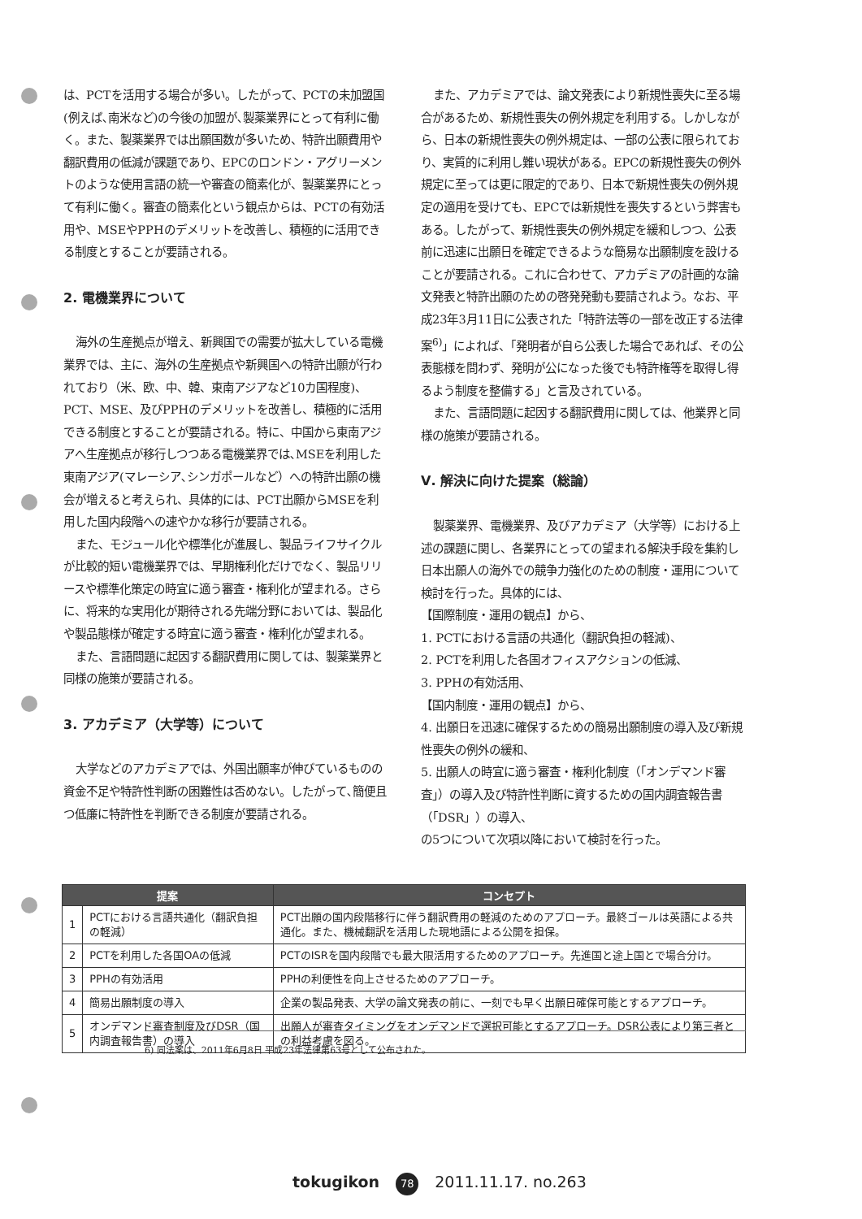は、PCTを活用する場合が多い。したがって、PCTの未加盟国(例えば､南米など)の今後の加盟が､製薬業界にとって有利に働く。また、製薬業界では出願国数が多いため、特許出願費用や翻訳費用の低減が課題であり、EPCのロンドン・アグリーメントのような使用言語の統一や審査の簡素化が、製薬業界にとって有利に働く。審査の簡素化という観点からは、PCTの有効活用や、MSEやPPHのデメリットを改善し、積極的に活用できる制度とすることが要請される。
2. 電機業界について
海外の生産拠点が増え、新興国での需要が拡大している電機業界では、主に、海外の生産拠点や新興国への特許出願が行われており（米、欧、中、韓、東南アジアなど10カ国程度)、PCT、MSE、及びPPHのデメリットを改善し、積極的に活用できる制度とすることが要請される。特に、中国から東南アジアへ生産拠点が移行しつつある電機業界では､MSEを利用した東南アジア(マレーシア､シンガポールなど）への特許出願の機会が増えると考えられ、具体的には、PCT出願からMSEを利用した国内段階への速やかな移行が要請される。
また、モジュール化や標準化が進展し、製品ライフサイクルが比較的短い電機業界では、早期権利化だけでなく、製品リリースや標準化策定の時宜に適う審査・権利化が望まれる。さらに、将来的な実用化が期待される先端分野においては、製品化や製品態様が確定する時宜に適う審査・権利化が望まれる。
また、言語問題に起因する翻訳費用に関しては、製薬業界と同様の施策が要請される。
3. アカデミア（大学等）について
大学などのアカデミアでは、外国出願率が伸びているものの資金不足や特許性判断の困難性は否めない。したがって､簡便且つ低廉に特許性を判断できる制度が要請される。
また、アカデミアでは、論文発表により新規性喪失に至る場合があるため、新規性喪失の例外規定を利用する。しかしながら、日本の新規性喪失の例外規定は、一部の公表に限られており、実質的に利用し難い現状がある。EPCの新規性喪失の例外規定に至っては更に限定的であり、日本で新規性喪失の例外規定の適用を受けても、EPCでは新規性を喪失するという弊害もある。したがって、新規性喪失の例外規定を緩和しつつ、公表前に迅速に出願日を確定できるような簡易な出願制度を設けることが要請される。これに合わせて、アカデミアの計画的な論文発表と特許出願のための啓発発動も要請されよう。なお、平成23年3月11日に公表された「特許法等の一部を改正する法律案<sup>6)</sup>」によれば、「発明者が自ら公表した場合であれば、その公表態様を問わず、発明が公になった後でも特許権等を取得し得るよう制度を整備する」と言及されている。
また、言語問題に起因する翻訳費用に関しては、他業界と同様の施策が要請される。
Ⅴ. 解決に向けた提案（総論）
製薬業界、電機業界、及びアカデミア（大学等）における上述の課題に関し、各業界にとっての望まれる解決手段を集約し日本出願人の海外での競争力強化のための制度・運用について検討を行った。具体的には、
【国際制度・運用の観点】から、
1. PCTにおける言語の共通化（翻訳負担の軽減)、
2. PCTを利用した各国オフィスアクションの低減、
3. PPHの有効活用、
【国内制度・運用の観点】から、
4. 出願日を迅速に確保するための簡易出願制度の導入及び新規性喪失の例外の緩和、
5. 出願人の時宜に適う審査・権利化制度（「オンデマンド審査」）の導入及び特許性判断に資するための国内調査報告書（「DSR」）の導入、
の5つについて次項以降において検討を行った。
| 提案 | | コンセプト |
| --- | --- | --- |
| 1 | PCTにおける言語共通化（翻訳負担の軽減） | PCT出願の国内段階移行に伴う翻訳費用の軽減のためのアプローチ。最終ゴールは英語による共通化。また、機械翻訳を活用した現地語による公開を担保。 |
| 2 | PCTを利用した各国OAの低減 | PCTのISRを国内段階でも最大限活用するためのアプローチ。先進国と途上国とで場合分け。 |
| 3 | PPHの有効活用 | PPHの利便性を向上させるためのアプローチ。 |
| 4 | 簡易出願制度の導入 | 企業の製品発表、大学の論文発表の前に、一刻でも早く出願日確保可能とするアプローチ。 |
| 5 | オンデマンド審査制度及びDSR（国内調査報告書）の導入 | 出願人が審査タイミングをオンデマンドで選択可能とするアプローチ。DSR公表により第三者との利益考慮を図る。 |
6) 同法案は、2011年6月8日 平成23年法律第63号として公布された。
tokugikon 78 2011.11.17. no.263